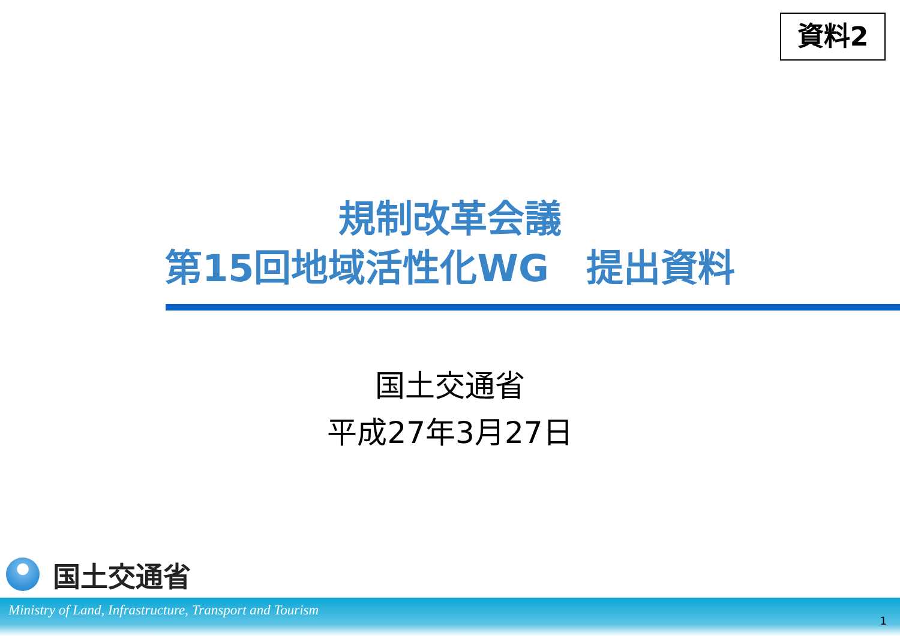資料2
規制改革会議
第15回地域活性化WG　提出資料
国土交通省
平成27年3月27日
国土交通省
Ministry of Land, Infrastructure, Transport and Tourism 1